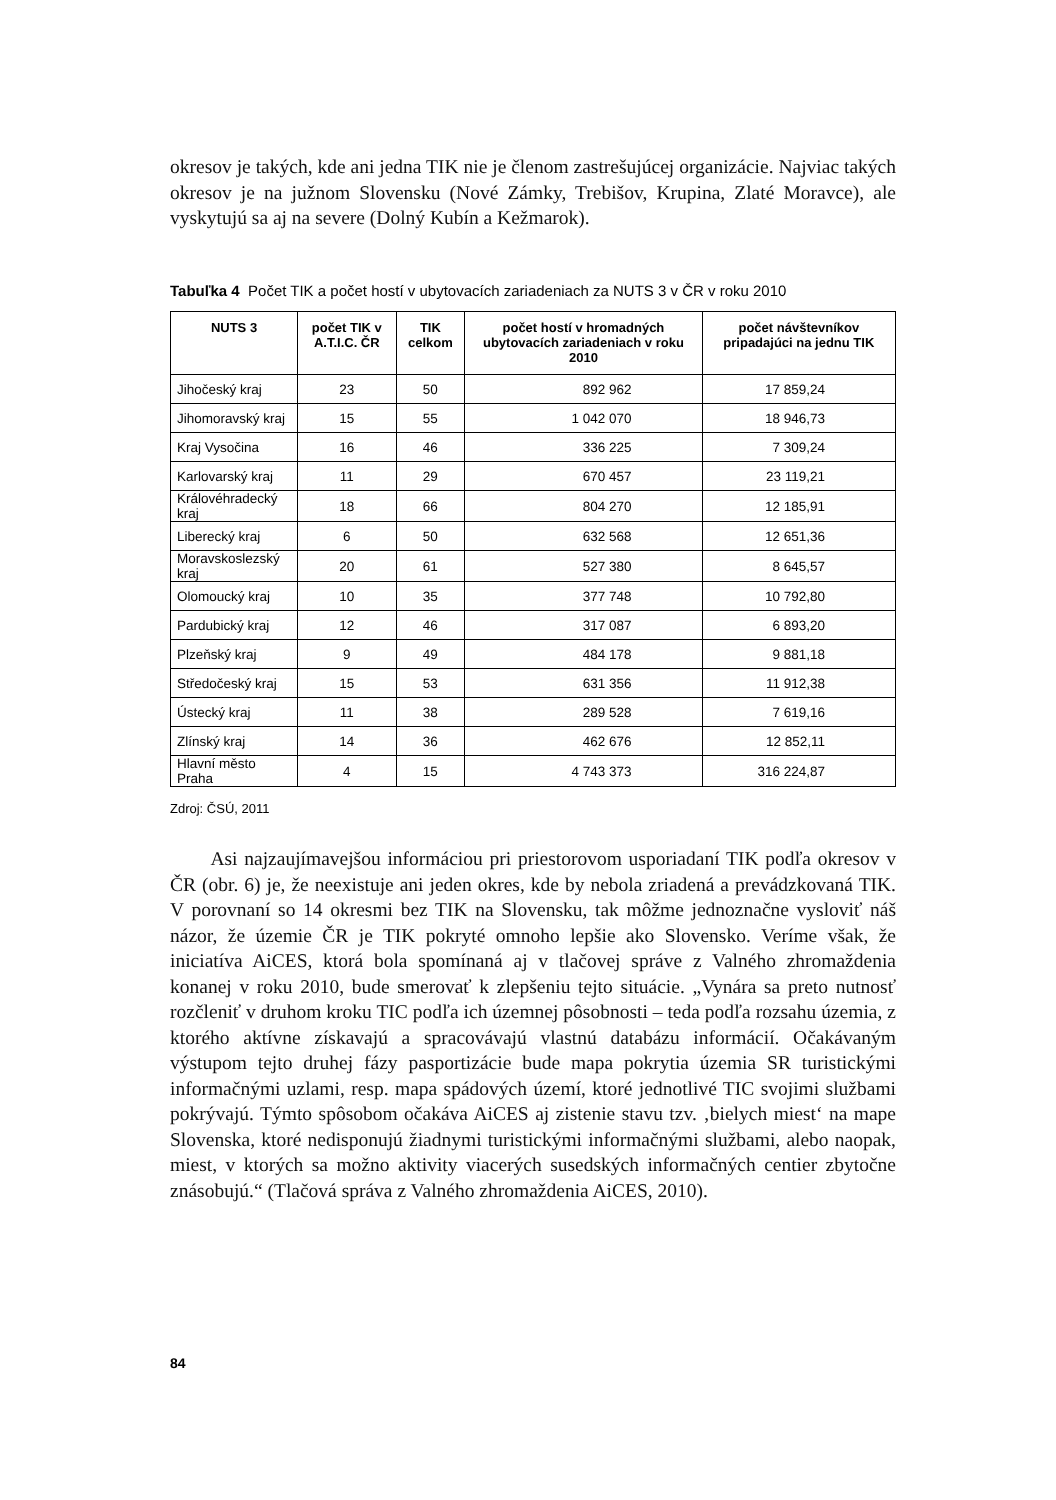okresov je takých, kde ani jedna TIK nie je členom zastrešujúcej organizácie. Najviac takých okresov je na južnom Slovensku (Nové Zámky, Trebišov, Krupina, Zlaté Moravce), ale vyskytujú sa aj na severe (Dolný Kubín a Kežmarok).
Tabuľka 4 Počet TIK a počet hostí v ubytovacích zariadeniach za NUTS 3 v ČR v roku 2010
| NUTS 3 | počet TIK v A.T.I.C. ČR | TIK celkom | počet hostí v hromadných ubytovacích zariadeniach v roku 2010 | počet návštevníkov pripadajúci na jednu TIK |
| --- | --- | --- | --- | --- |
| Jihočeský kraj | 23 | 50 | 892 962 | 17 859,24 |
| Jihomoravský kraj | 15 | 55 | 1 042 070 | 18 946,73 |
| Kraj Vysočina | 16 | 46 | 336 225 | 7 309,24 |
| Karlovarský kraj | 11 | 29 | 670 457 | 23 119,21 |
| Královéhradecký kraj | 18 | 66 | 804 270 | 12 185,91 |
| Liberecký kraj | 6 | 50 | 632 568 | 12 651,36 |
| Moravskoslezský kraj | 20 | 61 | 527 380 | 8 645,57 |
| Olomoucký kraj | 10 | 35 | 377 748 | 10 792,80 |
| Pardubický kraj | 12 | 46 | 317 087 | 6 893,20 |
| Plzeňský kraj | 9 | 49 | 484 178 | 9 881,18 |
| Středočeský kraj | 15 | 53 | 631 356 | 11 912,38 |
| Ústecký kraj | 11 | 38 | 289 528 | 7 619,16 |
| Zlínský kraj | 14 | 36 | 462 676 | 12 852,11 |
| Hlavní město Praha | 4 | 15 | 4 743 373 | 316 224,87 |
Zdroj: ČSÚ, 2011
Asi najzaujímavejšou informáciou pri priestorovom usporiadaní TIK podľa okresov v ČR (obr. 6) je, že neexistuje ani jeden okres, kde by nebola zriadená a prevádzkovaná TIK. V porovnaní so 14 okresmi bez TIK na Slovensku, tak môžme jednoznačne vysloviť náš názor, že územie ČR je TIK pokryté omnoho lepšie ako Slovensko. Veríme však, že iniciatíva AiCES, ktorá bola spomínaná aj v tlačovej správe z Valného zhromaždenia konanej v roku 2010, bude smerovať k zlepšeniu tejto situácie. „Vynára sa preto nutnosť rozčleniť v druhom kroku TIC podľa ich územnej pôsobnosti – teda podľa rozsahu územia, z ktorého aktívne získavajú a spracovávajú vlastnú databázu informácií. Očakávaným výstupom tejto druhej fázy pasportizácie bude mapa pokrytia územia SR turistickými informačnými uzlami, resp. mapa spádových území, ktoré jednotlivé TIC svojimi službami pokrývajú. Týmto spôsobom očakáva AiCES aj zistenie stavu tzv. ‚bielych miest‘ na mape Slovenska, ktoré nedisponujú žiadnymi turistickými informačnými službami, alebo naopak, miest, v ktorých sa možno aktivity viacerých susedských informačných centier zbytočne znásobujú.“ (Tlačová správa z Valného zhromaždenia AiCES, 2010).
84